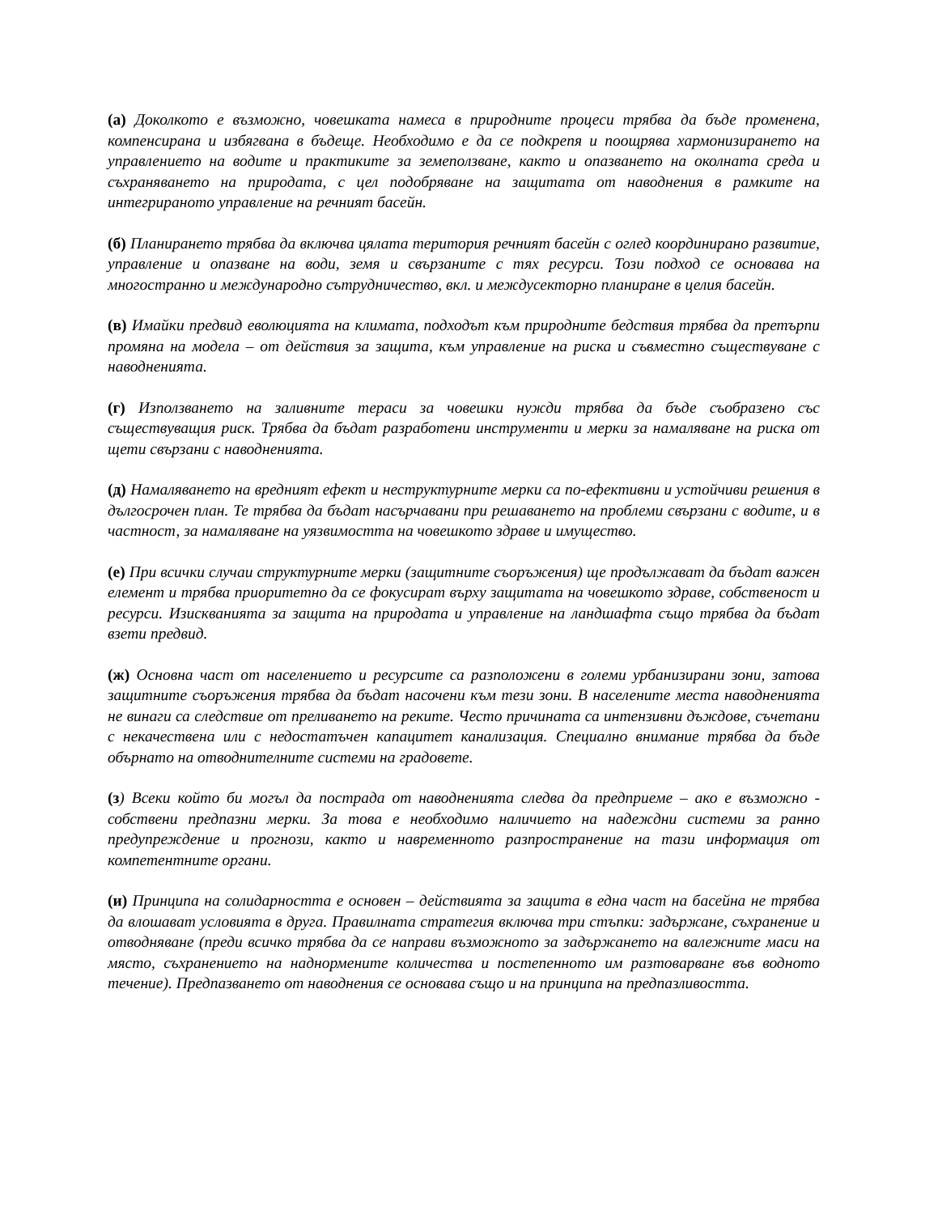(а) Доколкото е възможно, човешката намеса в природните процеси трябва да бъде променена, компенсирана и избягвана в бъдеще. Необходимо е да се подкрепя и поощрява хармонизирането на управлението на водите и практиките за земеползване, както и опазването на околната среда и съхраняването на природата, с цел подобряване на защитата от наводнения в рамките на интегрираното управление на речният басейн.
(б) Планирането трябва да включва цялата територия речният басейн с оглед координирано развитие, управление и опазване на води, земя и свързаните с тях ресурси. Този подход се основава на многостранно и международно сътрудничество, вкл. и междусекторно планиране в целия басейн.
(в) Имайки предвид еволюцията на климата, подходът към природните бедствия трябва да претърпи промяна на модела – от действия за защита, към управление на риска и съвместно съществуване с наводненията.
(г) Използването на заливните тераси за човешки нужди трябва да бъде съобразено със съществуващия риск. Трябва да бъдат разработени инструменти и мерки за намаляване на риска от щети свързани с наводненията.
(д) Намаляването на вредният ефект и неструктурните мерки са по-ефективни и устойчиви решения в дългосрочен план. Те трябва да бъдат насърчавани при решаването на проблеми свързани с водите, и в частност, за намаляване на уязвимостта на човешкото здраве и имущество.
(е) При всички случаи структурните мерки (защитните съоръжения) ще продължават да бъдат важен елемент и трябва приоритетно да се фокусират върху защитата на човешкото здраве, собственост и ресурси. Изискванията за защита на природата и управление на ландшафта също трябва да бъдат взети предвид.
(ж) Основна част от населението и ресурсите са разположени в големи урбанизирани зони, затова защитните съоръжения трябва да бъдат насочени към тези зони. В населените места наводненията не винаги са следствие от преливането на реките. Често причината са интензивни дъждове, съчетани с некачествена или с недостатъчен капацитет канализация. Специално внимание трябва да бъде обърнато на отводнителните системи на градовете.
(з) Всеки който би могъл да пострада от наводненията следва да предприеме – ако е възможно - собствени предпазни мерки. За това е необходимо наличието на надеждни системи за ранно предупреждение и прогнози, както и навременното разпространение на тази информация от компетентните органи.
(и) Принципа на солидарността е основен – действията за защита в една част на басейна не трябва да влошават условията в друга. Правилната стратегия включва три стъпки: задържане, съхранение и отводняване (преди всичко трябва да се направи възможното за задържането на валежните маси на място, съхранението на наднормените количества и постепенното им разтоварване във водното течение). Предпазването от наводнения се основава също и на принципа на предпазливостта.